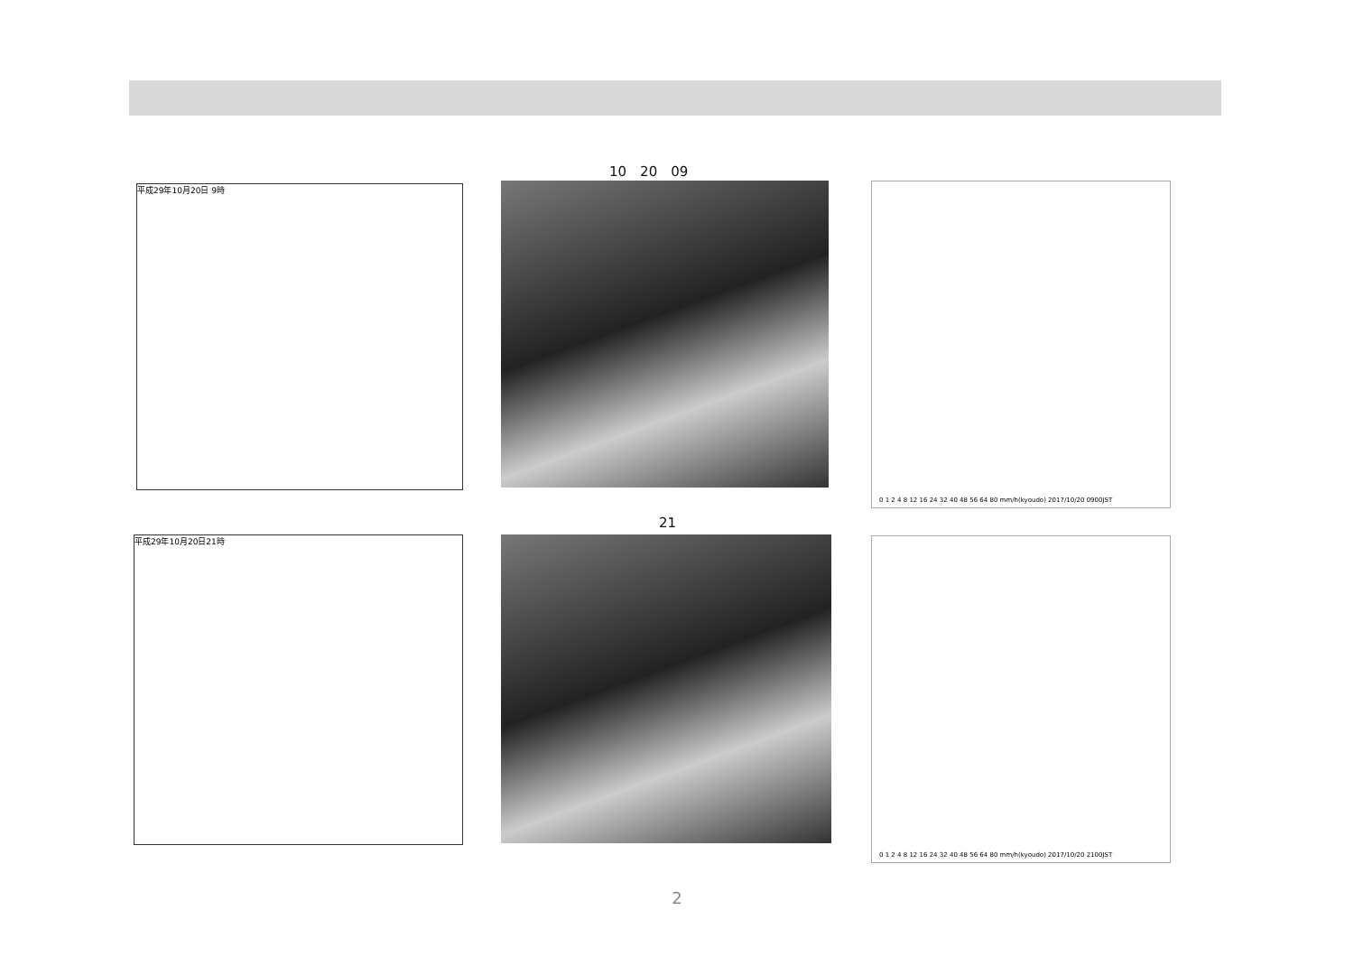10　20　09
平成29年10月20日 9時 0 1 2 4 8 12 16 24 32 40 48 56 64 80 mm/h(kyoudo) 2017/10/20 0900JST
21
平成29年10月20日21時 0 1 2 4 8 12 16 24 32 40 48 56 64 80 mm/h(kyoudo) 2017/10/20 2100JST
2